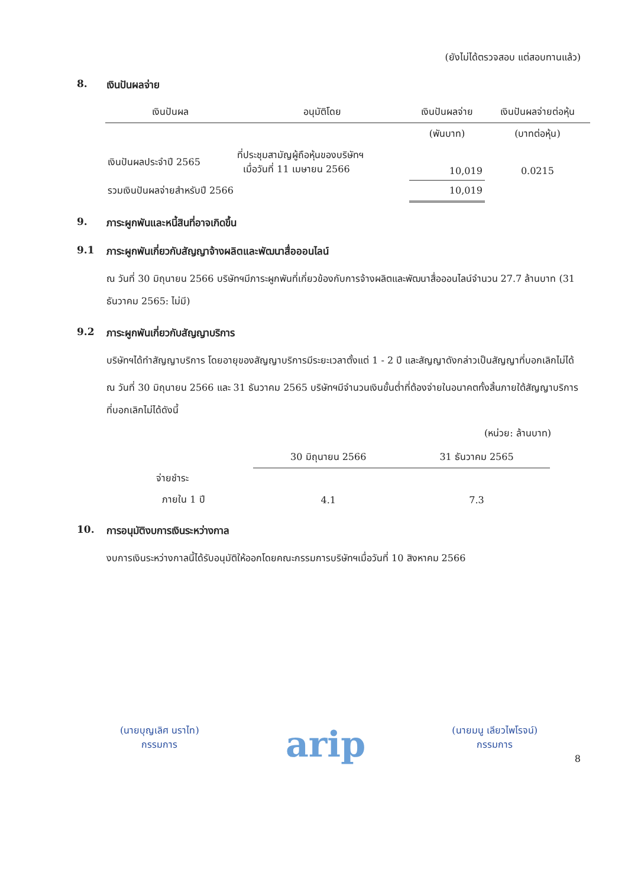(ยังไม่ได้ตรวจสอบ แต่สอบทานแล้ว)
8. เงินปันผลจ่าย
| เงินปันผล | อนุมัติโดย | เงินปันผลจ่าย | เงินปันผลจ่ายต่อหุ้น |
| --- | --- | --- | --- |
| | | (พันบาท) | (บาทต่อหุ้น) |
| เงินปันผลประจำปี 2565 | ที่ประชุมสามัญผู้ถือหุ้นของบริษัทฯ เมื่อวันที่ 11 เมษายน 2566 | 10,019 | 0.0215 |
| รวมเงินปันผลจ่ายสำหรับปี 2566 | | 10,019 | |
9. ภาระผูกพันและหนี้สินที่อาจเกิดขึ้น
9.1 ภาระผูกพันเกี่ยวกับสัญญาจ้างผลิตและพัฒนาสื่อออนไลน์
ณ วันที่ 30 มิถุนายน 2566 บริษัทฯมีภาระผูกพันที่เกี่ยวข้องกับการจ้างผลิตและพัฒนาสื่อออนไลน์จำนวน 27.7 ล้านบาท (31 ธันวาคม 2565: ไม่มี)
9.2 ภาระผูกพันเกี่ยวกับสัญญาบริการ
บริษัทฯได้ทำสัญญาบริการ โดยอายุของสัญญาบริการมีระยะเวลาตั้งแต่ 1 - 2 ปี และสัญญาดังกล่าวเป็นสัญญาที่บอกเลิกไม่ได้
ณ วันที่ 30 มิถุนายน 2566 และ 31 ธันวาคม 2565 บริษัทฯมีจำนวนเงินขั้นต่ำที่ต้องจ่ายในอนาคตทั้งสิ้นภายใต้สัญญาบริการที่บอกเลิกไม่ได้ดังนี้
(หน่วย: ล้านบาท)
| | 30 มิถุนายน 2566 | 31 ธันวาคม 2565 |
| --- | --- | --- |
| จ่ายชำระ | | |
| ภายใน 1 ปี | 4.1 | 7.3 |
10. การอนุมัติงบการเงินระหว่างกาล
งบการเงินระหว่างกาลนี้ได้รับอนุมัติให้ออกโดยคณะกรรมการบริษัทฯเมื่อวันที่ 10 สิงหาคม 2566
(นายบุญเลิศ นราไท)
กรรมการ
arip
(นายมนู เลียวไพโรจน์)
กรรมการ
8